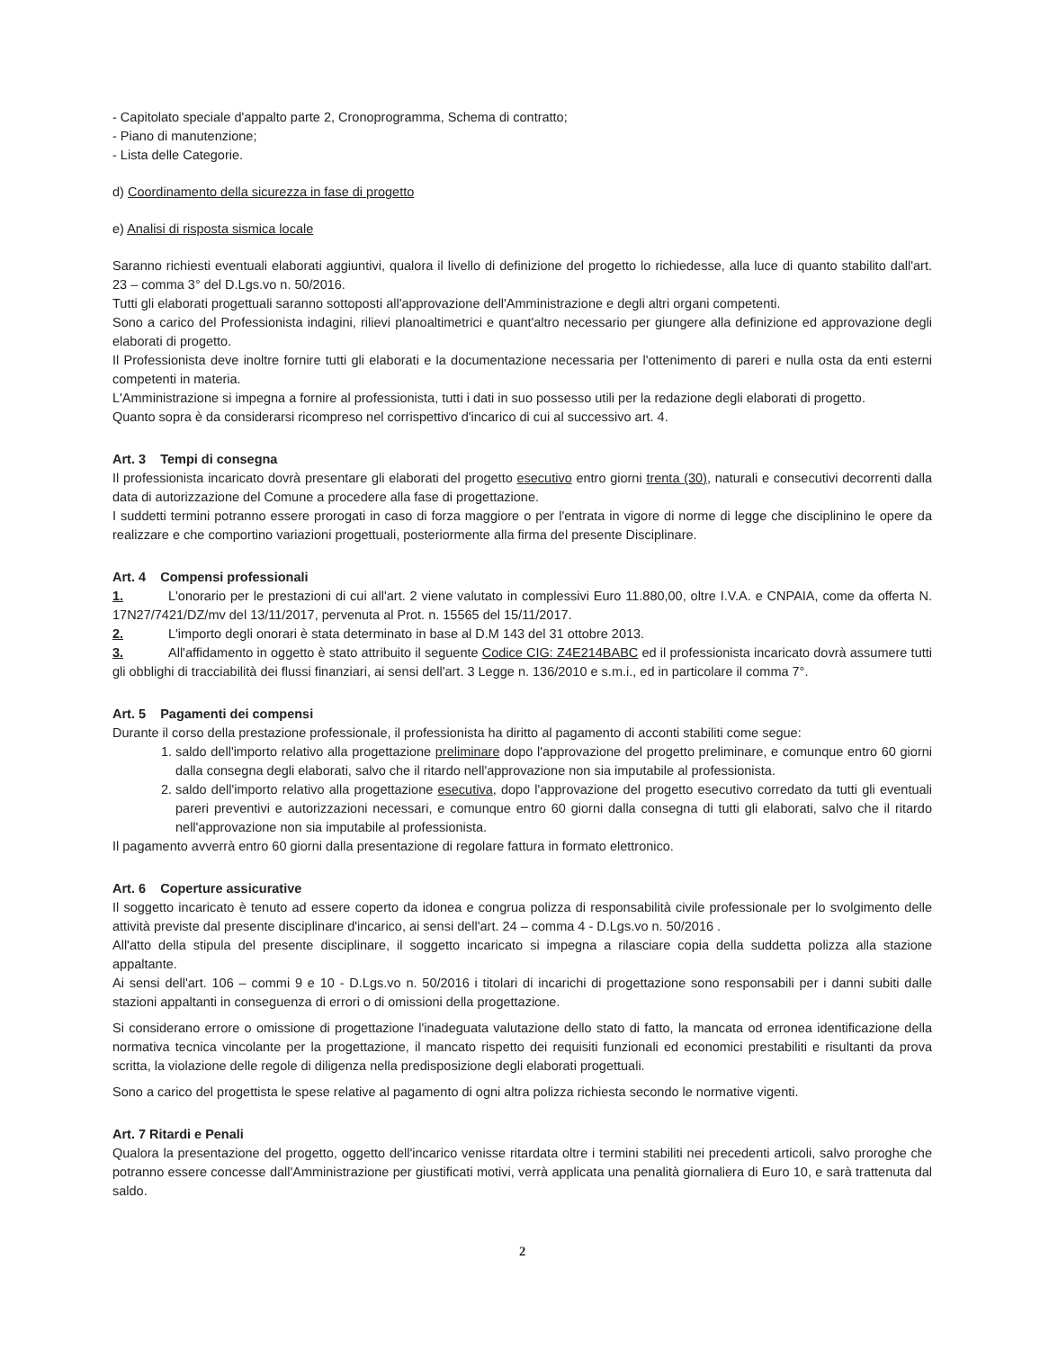- Capitolato speciale d'appalto parte 2, Cronoprogramma, Schema di contratto;
- Piano di manutenzione;
- Lista delle Categorie.
d) Coordinamento della sicurezza in fase di progetto
e) Analisi di risposta sismica locale
Saranno richiesti eventuali elaborati aggiuntivi, qualora il livello di definizione del progetto lo richiedesse, alla luce di quanto stabilito dall'art. 23 – comma 3° del D.Lgs.vo n. 50/2016.
Tutti gli elaborati progettuali saranno sottoposti all'approvazione dell'Amministrazione e degli altri organi competenti.
Sono a carico del Professionista indagini, rilievi planoaltimetrici e quant'altro necessario per giungere alla definizione ed approvazione degli elaborati di progetto.
Il Professionista deve inoltre fornire tutti gli elaborati e la documentazione necessaria per l'ottenimento di pareri e nulla osta da enti esterni competenti in materia.
L'Amministrazione si impegna a fornire al professionista, tutti i dati in suo possesso utili per la redazione degli elaborati di progetto.
Quanto sopra è da considerarsi ricompreso nel corrispettivo d'incarico di cui al successivo art. 4.
Art. 3 Tempi di consegna
Il professionista incaricato dovrà presentare gli elaborati del progetto esecutivo entro giorni trenta (30), naturali e consecutivi decorrenti dalla data di autorizzazione del Comune a procedere alla fase di progettazione.
I suddetti termini potranno essere prorogati in caso di forza maggiore o per l'entrata in vigore di norme di legge che disciplinino le opere da realizzare e che comportino variazioni progettuali, posteriormente alla firma del presente Disciplinare.
Art. 4 Compensi professionali
1. L'onorario per le prestazioni di cui all'art. 2 viene valutato in complessivi Euro 11.880,00, oltre I.V.A. e CNPAIA, come da offerta N. 17N27/7421/DZ/mv del 13/11/2017, pervenuta al Prot. n. 15565 del 15/11/2017.
2. L'importo degli onorari è stata determinato in base al D.M 143 del 31 ottobre 2013.
3. All'affidamento in oggetto è stato attribuito il seguente Codice CIG: Z4E214BABC ed il professionista incaricato dovrà assumere tutti gli obblighi di tracciabilità dei flussi finanziari, ai sensi dell'art. 3 Legge n. 136/2010 e s.m.i., ed in particolare il comma 7°.
Art. 5 Pagamenti dei compensi
Durante il corso della prestazione professionale, il professionista ha diritto al pagamento di acconti stabiliti come segue:
1. saldo dell'importo relativo alla progettazione preliminare dopo l'approvazione del progetto preliminare, e comunque entro 60 giorni dalla consegna degli elaborati, salvo che il ritardo nell'approvazione non sia imputabile al professionista.
2. saldo dell'importo relativo alla progettazione esecutiva, dopo l'approvazione del progetto esecutivo corredato da tutti gli eventuali pareri preventivi e autorizzazioni necessari, e comunque entro 60 giorni dalla consegna di tutti gli elaborati, salvo che il ritardo nell'approvazione non sia imputabile al professionista.
Il pagamento avverrà entro 60 giorni dalla presentazione di regolare fattura in formato elettronico.
Art. 6 Coperture assicurative
Il soggetto incaricato è tenuto ad essere coperto da idonea e congrua polizza di responsabilità civile professionale per lo svolgimento delle attività previste dal presente disciplinare d'incarico, ai sensi dell'art. 24 – comma 4 - D.Lgs.vo n. 50/2016 .
All'atto della stipula del presente disciplinare, il soggetto incaricato si impegna a rilasciare copia della suddetta polizza alla stazione appaltante.
Ai sensi dell'art. 106 – commi 9 e 10 - D.Lgs.vo n. 50/2016 i titolari di incarichi di progettazione sono responsabili per i danni subiti dalle stazioni appaltanti in conseguenza di errori o di omissioni della progettazione.
Si considerano errore o omissione di progettazione l'inadeguata valutazione dello stato di fatto, la mancata od erronea identificazione della normativa tecnica vincolante per la progettazione, il mancato rispetto dei requisiti funzionali ed economici prestabiliti e risultanti da prova scritta, la violazione delle regole di diligenza nella predisposizione degli elaborati progettuali.
Sono a carico del progettista le spese relative al pagamento di ogni altra polizza richiesta secondo le normative vigenti.
Art. 7 Ritardi e Penali
Qualora la presentazione del progetto, oggetto dell'incarico venisse ritardata oltre i termini stabiliti nei precedenti articoli, salvo proroghe che potranno essere concesse dall'Amministrazione per giustificati motivi, verrà applicata una penalità giornaliera di Euro 10, e sarà trattenuta dal saldo.
2